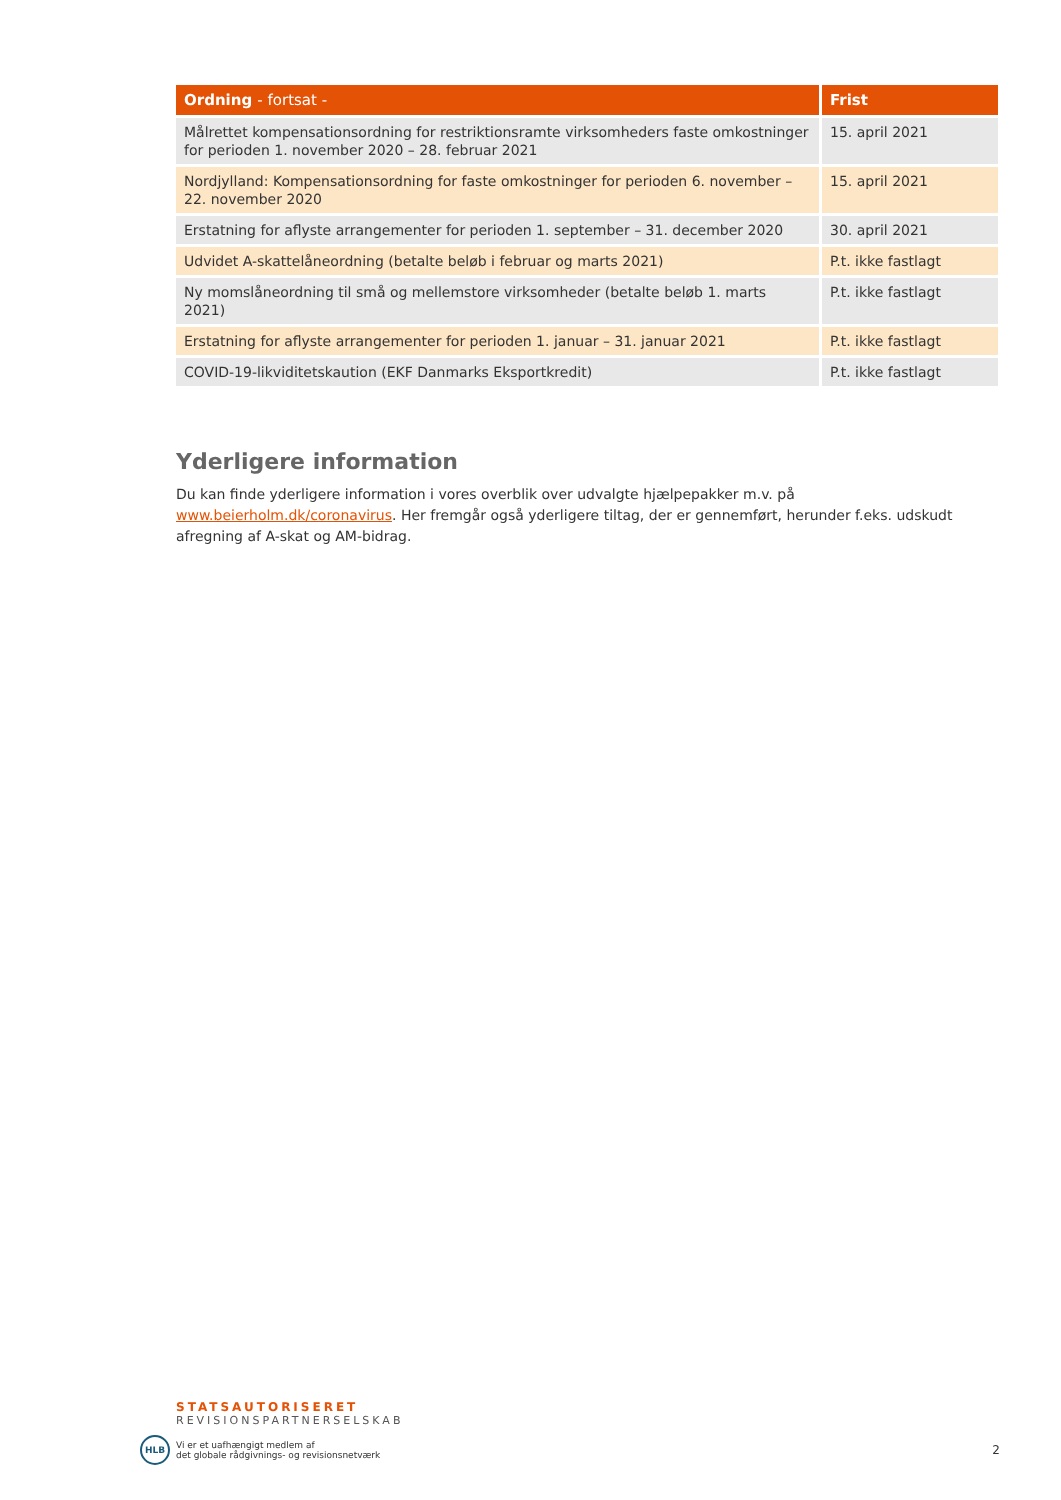| Ordning - fortsat - | Frist |
| --- | --- |
| Målrettet kompensationsordning for restriktionsramte virksomheders faste omkostninger for perioden 1. november 2020 – 28. februar 2021 | 15. april 2021 |
| Nordjylland: Kompensationsordning for faste omkostninger for perioden 6. november – 22. november 2020 | 15. april 2021 |
| Erstatning for aflyste arrangementer for perioden 1. september – 31. december 2020 | 30. april 2021 |
| Udvidet A-skattelåneordning (betalte beløb i februar og marts 2021) | P.t. ikke fastlagt |
| Ny momslåneordning til små og mellemstore virksomheder (betalte beløb 1. marts 2021) | P.t. ikke fastlagt |
| Erstatning for aflyste arrangementer for perioden 1. januar – 31. januar 2021 | P.t. ikke fastlagt |
| COVID-19-likviditetskaution (EKF Danmarks Eksportkredit) | P.t. ikke fastlagt |
Yderligere information
Du kan finde yderligere information i vores overblik over udvalgte hjælpepakker m.v. på www.beierholm.dk/coronavirus. Her fremgår også yderligere tiltag, der er gennemført, herunder f.eks. udskudt afregning af A-skat og AM-bidrag.
STATSAUTORISERET
REVISIONSPARTNERSELSKAB
HLB
Vi er et uafhængigt medlem af
det globale rådgivnings- og revisionsnetværk
2